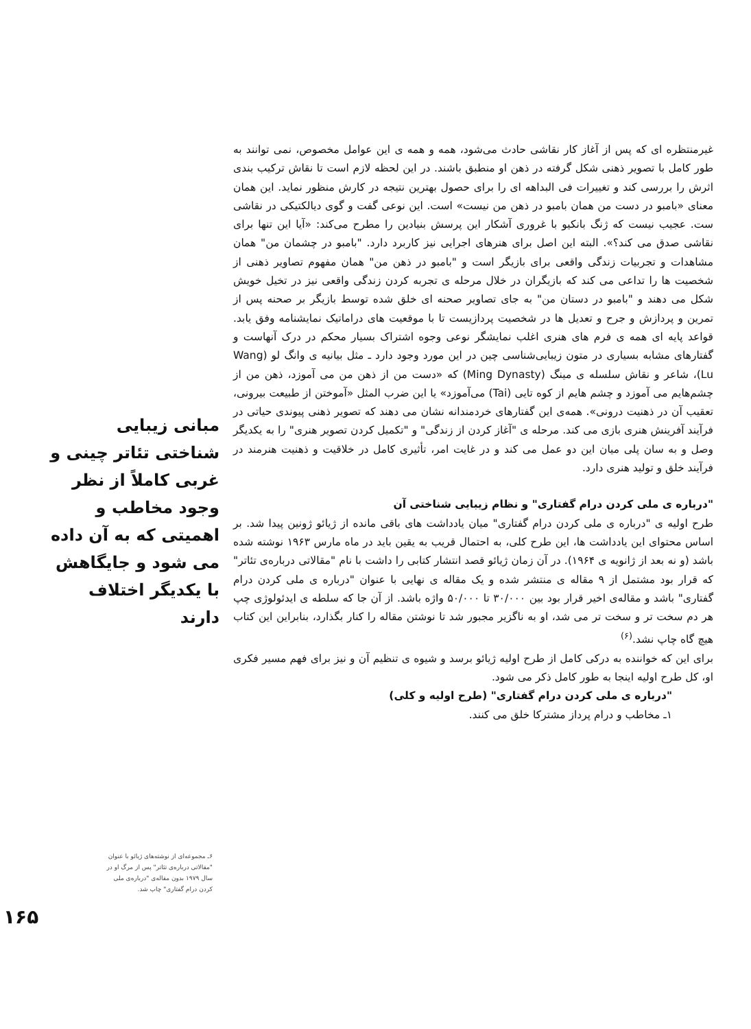غیرمنتظره ای که پس از آغاز کار نقاشی حادث می‌شود، همه و همه ی این عوامل مخصوص، نمی توانند به طور کامل با تصویر ذهنی شکل گرفته در ذهن او منطبق باشند. در این لحظه لازم است تا نقاش ترکیب بندی اثرش را بررسی کند و تغییرات فی البداهه ای را برای حصول بهترین نتیجه در کارش منظور نماید. این همان معنای «بامبو در دست من همان بامبو در ذهن من نیست» است. این نوعی گفت و گوی دیالکتیکی در نقاشی ست. عجیب نیست که ژنگ بانکیو با غروری آشکار این پرسش بنیادین را مطرح می‌کند: «آیا این تنها برای نقاشی صدق می کند؟». البته این اصل برای هنرهای اجرایی نیز کاربرد دارد. "بامبو در چشمان من" همان مشاهدات و تجربیات زندگی واقعی برای بازیگر است و "بامبو در ذهن من" همان مفهوم تصاویر ذهنی از شخصیت ها را تداعی می کند که بازیگران در خلال مرحله ی تجربه کردن زندگی واقعی نیز در تخیل خویش شکل می دهند و "بامبو در دستان من" به جای تصاویر صحنه ای خلق شده توسط بازیگر بر صحنه پس از تمرین و پردازش و جرح و تعدیل ها در شخصیت پردازیست تا با موقعیت های دراماتیک نمایشنامه وفق یابد. قواعد پایه ای همه ی فرم های هنری اغلب نمایشگر نوعی وجوه اشتراک بسیار محکم در درک آنهاست و گفتارهای مشابه بسیاری در متون زیبایی‌شناسی چین در این مورد وجود دارد ـ مثل بیانیه ی وانگ لو (Wang Lu)، شاعر و نقاش سلسله ی مینگ (Ming Dynasty) که «دست من از ذهن من می آموزد، ذهن من از چشم‌هایم می آموزد و چشم هایم از کوه تایی (Tai) می‌آموزد» یا این ضرب المثل «آموختن از طبیعت بیرونی، تعقیب آن در ذهنیت درونی». همه‌ی این گفتارهای خردمندانه نشان می دهند که تصویر ذهنی پیوندی حیاتی در فرآیند آفرینش هنری بازی می کند. مرحله ی "آغاز کردن از زندگی" و "تکمیل کردن تصویر هنری" را به یکدیگر وصل و به سان پلی میان این دو عمل می کند و در غایت امر، تأثیری کامل در خلاقیت و ذهنیت هنرمند در فرآیند خلق و تولید هنری دارد.
"درباره ی ملی کردن درام گفتاری" و نظام زیبایی شناختی آن
طرح اولیه ی "درباره ی ملی کردن درام گفتاری" میان یادداشت های باقی مانده از ژیائو ژونین پیدا شد. بر اساس محتوای این یادداشت ها، این طرح کلی، به احتمال قریب به یقین باید در ماه مارس ۱۹۶۳ نوشته شده باشد (و نه بعد از ژانویه ی ۱۹۶۴). در آن زمان ژیائو قصد انتشار کتابی را داشت با نام "مقالاتی درباره‌ی تئاتر" که قرار بود مشتمل از ۹ مقاله ی منتشر شده و یک مقاله ی نهایی با عنوان "درباره ی ملی کردن درام گفتاری" باشد و مقاله‌ی اخیر قرار بود بین ۳۰/۰۰۰ تا ۵۰/۰۰۰ واژه باشد. از آن جا که سلطه ی ایدئولوژی چپ هر دم سخت تر و سخت تر می شد، او به ناگزیر مجبور شد تا نوشتن مقاله را کنار بگذارد، بنابراین این کتاب هیچ گاه چاپ نشد.<sup>(۶)</sup>
برای این که خواننده به درکی کامل از طرح اولیه ژیائو برسد و شیوه ی تنظیم آن و نیز برای فهم مسیر فکری او، کل طرح اولیه اینجا به طور کامل ذکر می شود.
"درباره ی ملی کردن درام گفتاری" (طرح اولیه و کلی)
۱ـ مخاطب و درام پرداز مشترکا خلق می کنند.
مبانی زیبایی شناختی تئاتر چینی و غربی کاملاً از نظر وجود مخاطب و اهمیتی که به آن داده می شود و جایگاهش با یکدیگر اختلاف دارند
۶ـ مجموعه‌ای از نوشته‌های ژیائو با عنوان "مقالاتی درباره‌ی تئاتر" پس از مرگ او در سال ۱۹۷۹ بدون مقاله‌ی "درباره‌ی ملی کردن درام گفتاری" چاپ شد.
۱۶۵